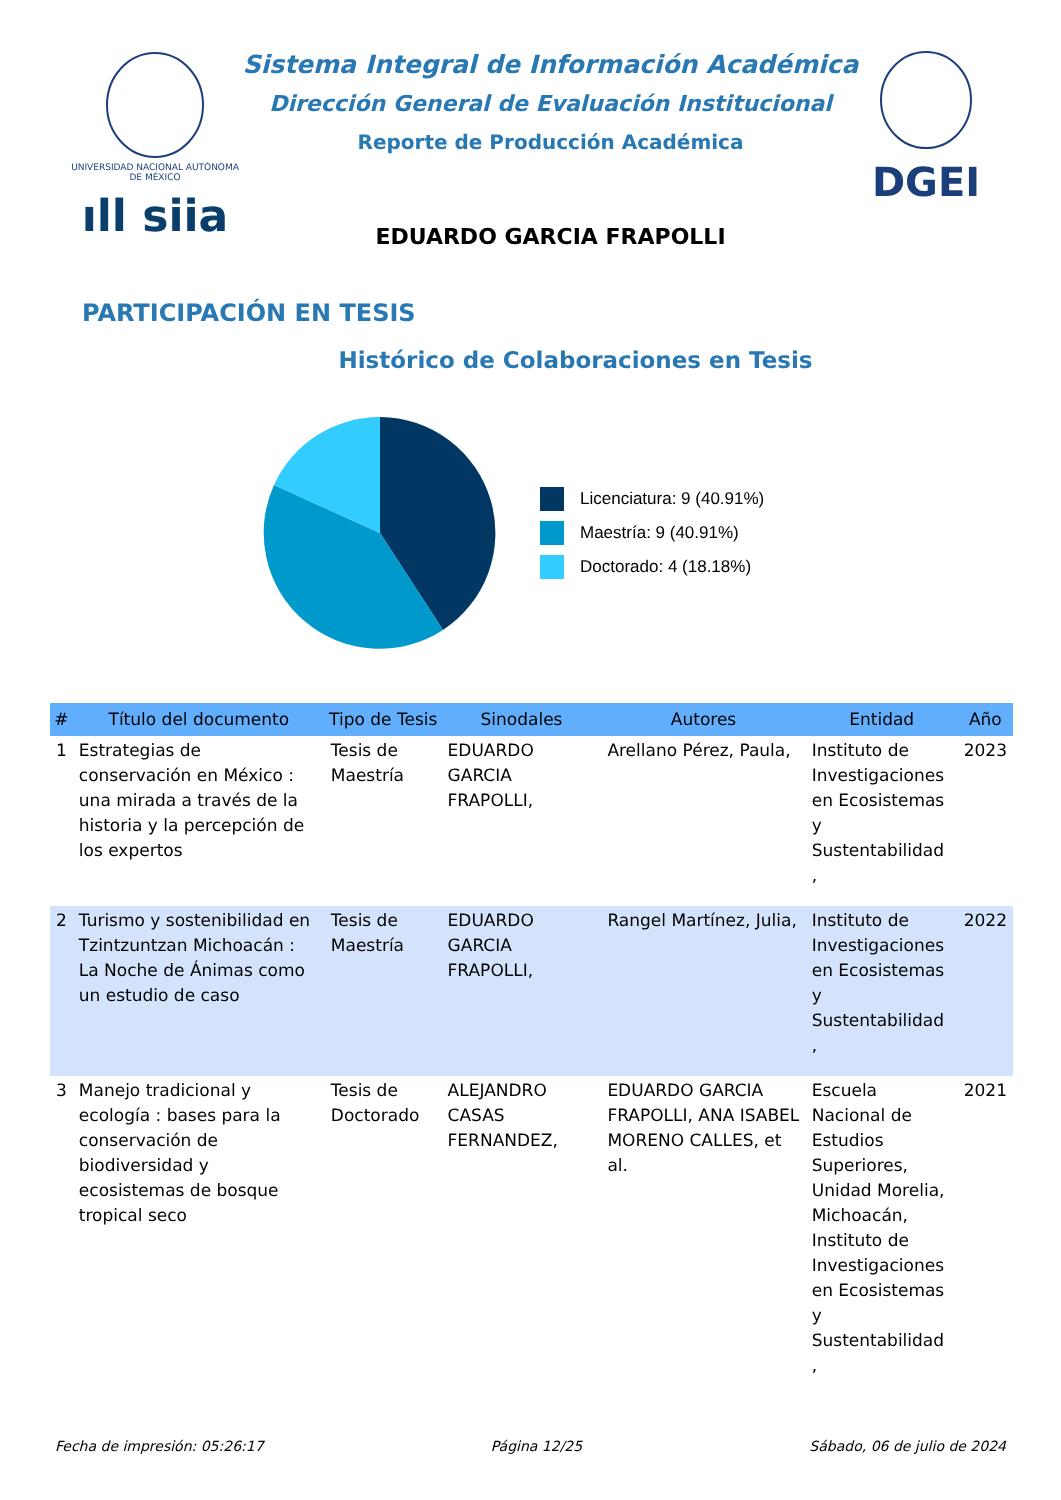UNIVERSIDAD NACIONAL AUTÓNOMA DE MÉXICO
ıll siia
Sistema Integral de Información Académica
Dirección General de Evaluación Institucional
Reporte de Producción Académica
EDUARDO GARCIA FRAPOLLI
DGEI
PARTICIPACIÓN EN TESIS
Histórico de Colaboraciones en Tesis
Licenciatura: 9 (40.91%)
Maestría: 9 (40.91%)
Doctorado: 4 (18.18%)
| # | Título del documento | Tipo de Tesis | Sinodales | Autores | Entidad | Año |
| --- | --- | --- | --- | --- | --- | --- |
| 1 | Estrategias de conservación en México : una mirada a través de la historia y la percepción de los expertos | Tesis de Maestría | EDUARDO GARCIA FRAPOLLI, | Arellano Pérez, Paula, | Instituto de Investigaciones en Ecosistemas y Sustentabilidad , | 2023 |
| 2 | Turismo y sostenibilidad en Tzintzuntzan Michoacán : La Noche de Ánimas como un estudio de caso | Tesis de Maestría | EDUARDO GARCIA FRAPOLLI, | Rangel Martínez, Julia, | Instituto de Investigaciones en Ecosistemas y Sustentabilidad , | 2022 |
| 3 | Manejo tradicional y ecología : bases para la conservación de biodiversidad y ecosistemas de bosque tropical seco | Tesis de Doctorado | ALEJANDRO CASAS FERNANDEZ, | EDUARDO GARCIA FRAPOLLI, ANA ISABEL MORENO CALLES, et al. | Escuela Nacional de Estudios Superiores, Unidad Morelia, Michoacán, Instituto de Investigaciones en Ecosistemas y Sustentabilidad , | 2021 |
Fecha de impresión: 05:26:17 Página 12/25 Sábado, 06 de julio de 2024